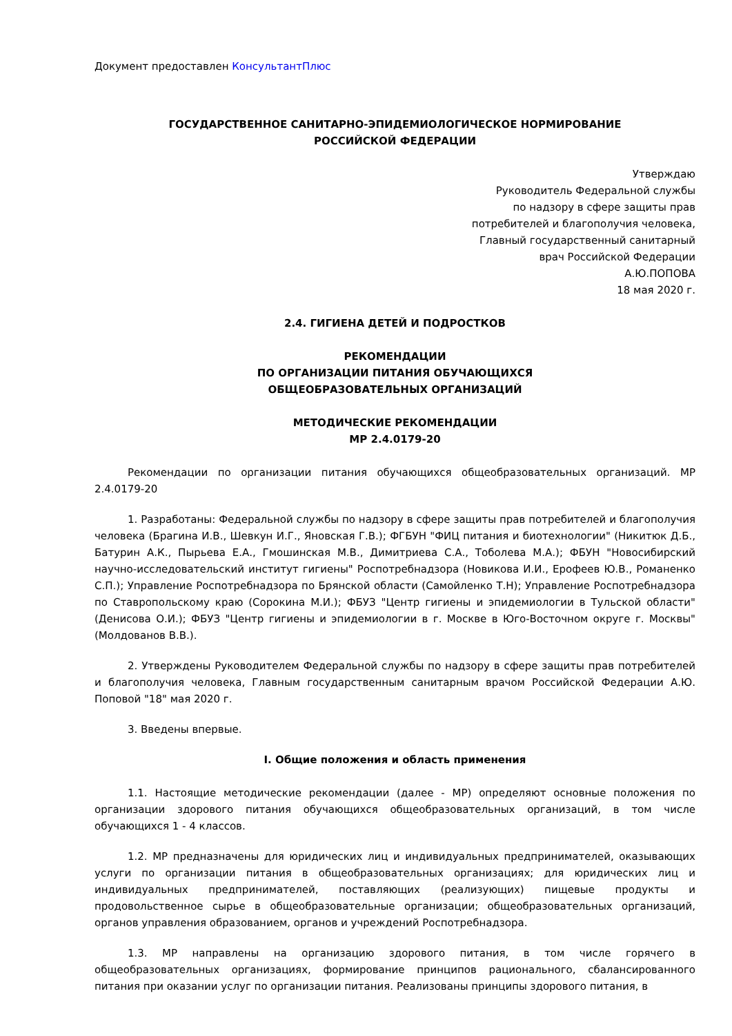Документ предоставлен КонсультантПлюс
ГОСУДАРСТВЕННОЕ САНИТАРНО-ЭПИДЕМИОЛОГИЧЕСКОЕ НОРМИРОВАНИЕ
РОССИЙСКОЙ ФЕДЕРАЦИИ
Утверждаю
Руководитель Федеральной службы
по надзору в сфере защиты прав
потребителей и благополучия человека,
Главный государственный санитарный
врач Российской Федерации
А.Ю.ПОПОВА
18 мая 2020 г.
2.4. ГИГИЕНА ДЕТЕЙ И ПОДРОСТКОВ
РЕКОМЕНДАЦИИ
ПО ОРГАНИЗАЦИИ ПИТАНИЯ ОБУЧАЮЩИХСЯ
ОБЩЕОБРАЗОВАТЕЛЬНЫХ ОРГАНИЗАЦИЙ
МЕТОДИЧЕСКИЕ РЕКОМЕНДАЦИИ
МР 2.4.0179-20
Рекомендации по организации питания обучающихся общеобразовательных организаций. МР 2.4.0179-20
1. Разработаны: Федеральной службы по надзору в сфере защиты прав потребителей и благополучия человека (Брагина И.В., Шевкун И.Г., Яновская Г.В.); ФГБУН "ФИЦ питания и биотехнологии" (Никитюк Д.Б., Батурин А.К., Пырьева Е.А., Гмошинская М.В., Димитриева С.А., Тоболева М.А.); ФБУН "Новосибирский научно-исследовательский институт гигиены" Роспотребнадзора (Новикова И.И., Ерофеев Ю.В., Романенко С.П.); Управление Роспотребнадзора по Брянской области (Самойленко Т.Н); Управление Роспотребнадзора по Ставропольскому краю (Сорокина М.И.); ФБУЗ "Центр гигиены и эпидемиологии в Тульской области" (Денисова О.И.); ФБУЗ "Центр гигиены и эпидемиологии в г. Москве в Юго-Восточном округе г. Москвы" (Молдованов В.В.).
2. Утверждены Руководителем Федеральной службы по надзору в сфере защиты прав потребителей и благополучия человека, Главным государственным санитарным врачом Российской Федерации А.Ю. Поповой "18" мая 2020 г.
3. Введены впервые.
I. Общие положения и область применения
1.1. Настоящие методические рекомендации (далее - МР) определяют основные положения по организации здорового питания обучающихся общеобразовательных организаций, в том числе обучающихся 1 - 4 классов.
1.2. МР предназначены для юридических лиц и индивидуальных предпринимателей, оказывающих услуги по организации питания в общеобразовательных организациях; для юридических лиц и индивидуальных предпринимателей, поставляющих (реализующих) пищевые продукты и продовольственное сырье в общеобразовательные организации; общеобразовательных организаций, органов управления образованием, органов и учреждений Роспотребнадзора.
1.3. МР направлены на организацию здорового питания, в том числе горячего в общеобразовательных организациях, формирование принципов рационального, сбалансированного питания при оказании услуг по организации питания. Реализованы принципы здорового питания, в